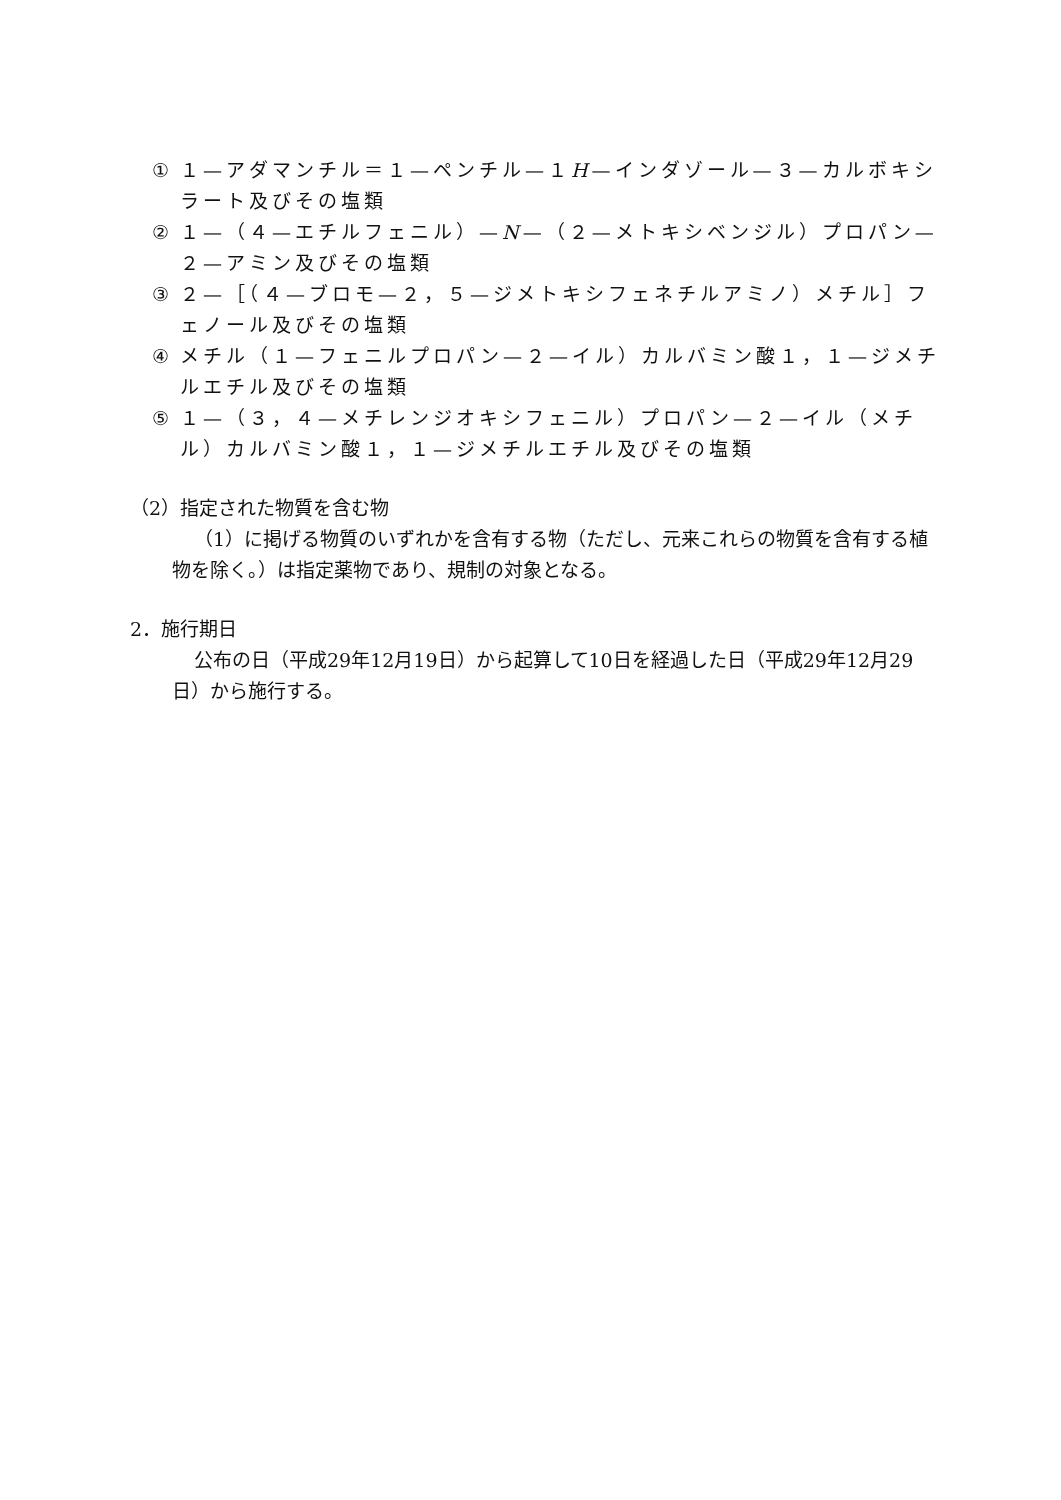① １—アダマンチル＝１—ペンチル—１H—インダゾール—３—カルボキシラート及びその塩類
② １—（４—エチルフェニル）—N—（２—メトキシベンジル）プロパン—２—アミン及びその塩類
③ ２—［（４—ブロモ—２，５—ジメトキシフェネチルアミノ）メチル］フェノール及びその塩類
④ メチル（１—フェニルプロパン—２—イル）カルバミン酸１，１—ジメチルエチル及びその塩類
⑤ １—（３，４—メチレンジオキシフェニル）プロパン—２—イル（メチル）カルバミン酸１，１—ジメチルエチル及びその塩類
（2）指定された物質を含む物
（1）に掲げる物質のいずれかを含有する物（ただし、元来これらの物質を含有する植物を除く。）は指定薬物であり、規制の対象となる。
2．施行期日
公布の日（平成29年12月19日）から起算して10日を経過した日（平成29年12月29日）から施行する。